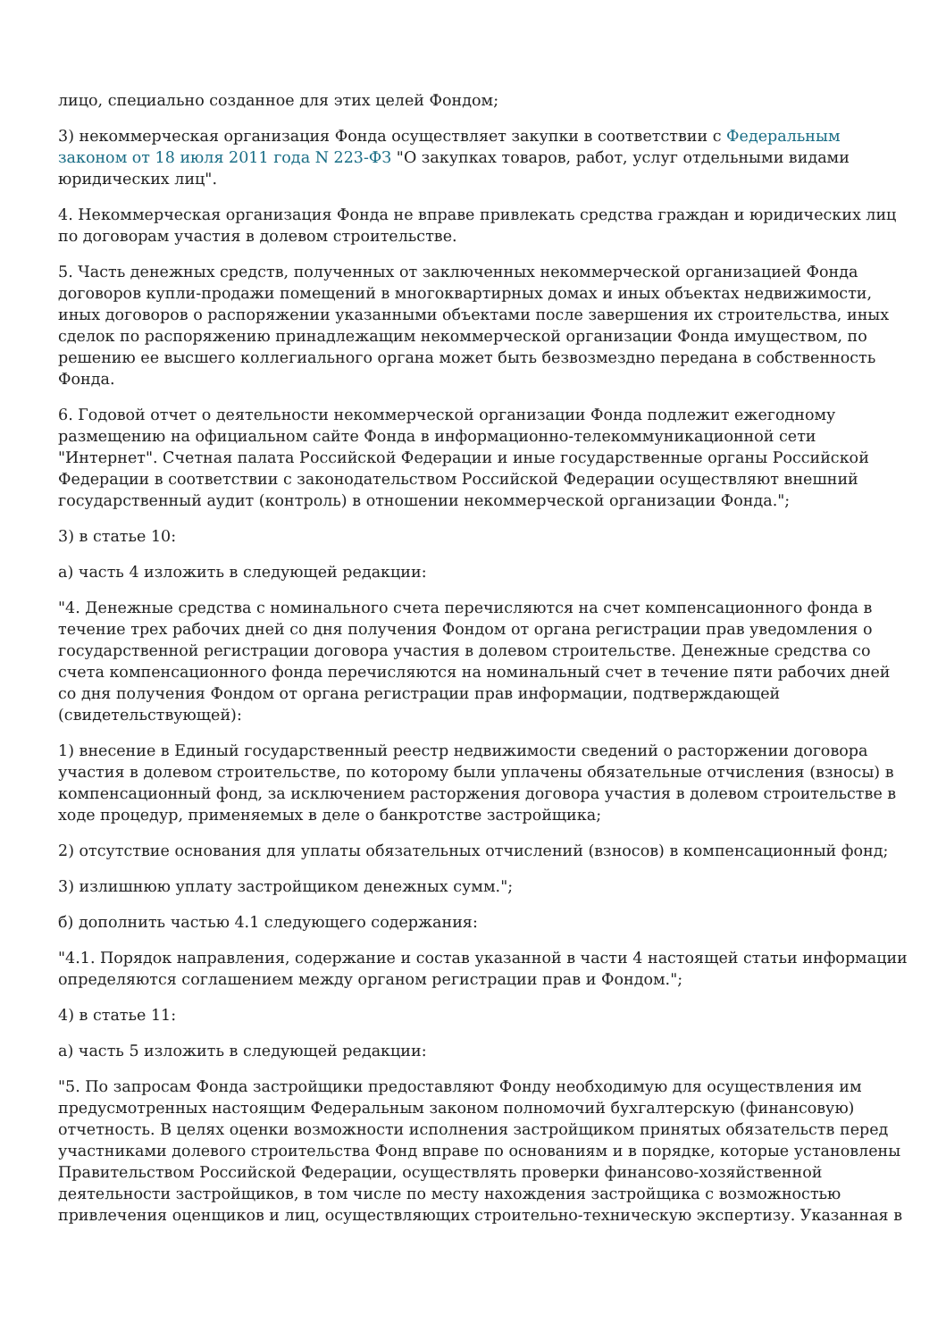лицо, специально созданное для этих целей Фондом;
3) некоммерческая организация Фонда осуществляет закупки в соответствии с Федеральным законом от 18 июля 2011 года N 223-ФЗ "О закупках товаров, работ, услуг отдельными видами юридических лиц".
4. Некоммерческая организация Фонда не вправе привлекать средства граждан и юридических лиц по договорам участия в долевом строительстве.
5. Часть денежных средств, полученных от заключенных некоммерческой организацией Фонда договоров купли-продажи помещений в многоквартирных домах и иных объектах недвижимости, иных договоров о распоряжении указанными объектами после завершения их строительства, иных сделок по распоряжению принадлежащим некоммерческой организации Фонда имуществом, по решению ее высшего коллегиального органа может быть безвозмездно передана в собственность Фонда.
6. Годовой отчет о деятельности некоммерческой организации Фонда подлежит ежегодному размещению на официальном сайте Фонда в информационно-телекоммуникационной сети "Интернет". Счетная палата Российской Федерации и иные государственные органы Российской Федерации в соответствии с законодательством Российской Федерации осуществляют внешний государственный аудит (контроль) в отношении некоммерческой организации Фонда.";
3) в статье 10:
а) часть 4 изложить в следующей редакции:
"4. Денежные средства с номинального счета перечисляются на счет компенсационного фонда в течение трех рабочих дней со дня получения Фондом от органа регистрации прав уведомления о государственной регистрации договора участия в долевом строительстве. Денежные средства со счета компенсационного фонда перечисляются на номинальный счет в течение пяти рабочих дней со дня получения Фондом от органа регистрации прав информации, подтверждающей (свидетельствующей):
1) внесение в Единый государственный реестр недвижимости сведений о расторжении договора участия в долевом строительстве, по которому были уплачены обязательные отчисления (взносы) в компенсационный фонд, за исключением расторжения договора участия в долевом строительстве в ходе процедур, применяемых в деле о банкротстве застройщика;
2) отсутствие основания для уплаты обязательных отчислений (взносов) в компенсационный фонд;
3) излишнюю уплату застройщиком денежных сумм.";
б) дополнить частью 4.1 следующего содержания:
"4.1. Порядок направления, содержание и состав указанной в части 4 настоящей статьи информации определяются соглашением между органом регистрации прав и Фондом.";
4) в статье 11:
а) часть 5 изложить в следующей редакции:
"5. По запросам Фонда застройщики предоставляют Фонду необходимую для осуществления им предусмотренных настоящим Федеральным законом полномочий бухгалтерскую (финансовую) отчетность. В целях оценки возможности исполнения застройщиком принятых обязательств перед участниками долевого строительства Фонд вправе по основаниям и в порядке, которые установлены Правительством Российской Федерации, осуществлять проверки финансово-хозяйственной деятельности застройщиков, в том числе по месту нахождения застройщика с возможностью привлечения оценщиков и лиц, осуществляющих строительно-техническую экспертизу. Указанная в